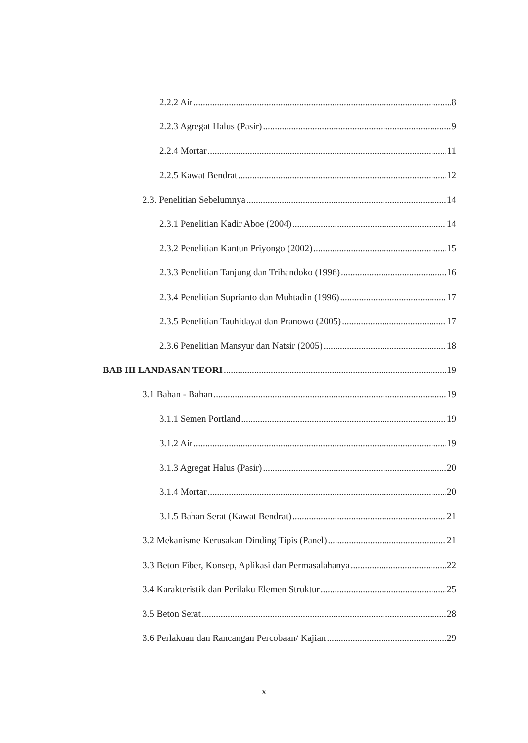2.2.2 Air 8
2.2.3 Agregat Halus (Pasir) 9
2.2.4 Mortar 11
2.2.5 Kawat Bendrat 12
2.3. Penelitian Sebelumnya 14
2.3.1 Penelitian Kadir Aboe (2004) 14
2.3.2 Penelitian Kantun Priyongo (2002) 15
2.3.3 Penelitian Tanjung dan Trihandoko (1996) 16
2.3.4 Penelitian Suprianto dan Muhtadin (1996) 17
2.3.5 Penelitian Tauhidayat dan Pranowo (2005) 17
2.3.6 Penelitian Mansyur dan Natsir (2005) 18
BAB III LANDASAN TEORI 19
3.1 Bahan - Bahan 19
3.1.1 Semen Portland 19
3.1.2 Air 19
3.1.3 Agregat Halus (Pasir) 20
3.1.4 Mortar 20
3.1.5 Bahan Serat (Kawat Bendrat) 21
3.2 Mekanisme Kerusakan Dinding Tipis (Panel) 21
3.3 Beton Fiber, Konsep, Aplikasi dan Permasalahanya 22
3.4 Karakteristik dan Perilaku Elemen Struktur 25
3.5 Beton Serat 28
3.6 Perlakuan dan Rancangan Percobaan/ Kajian 29
x